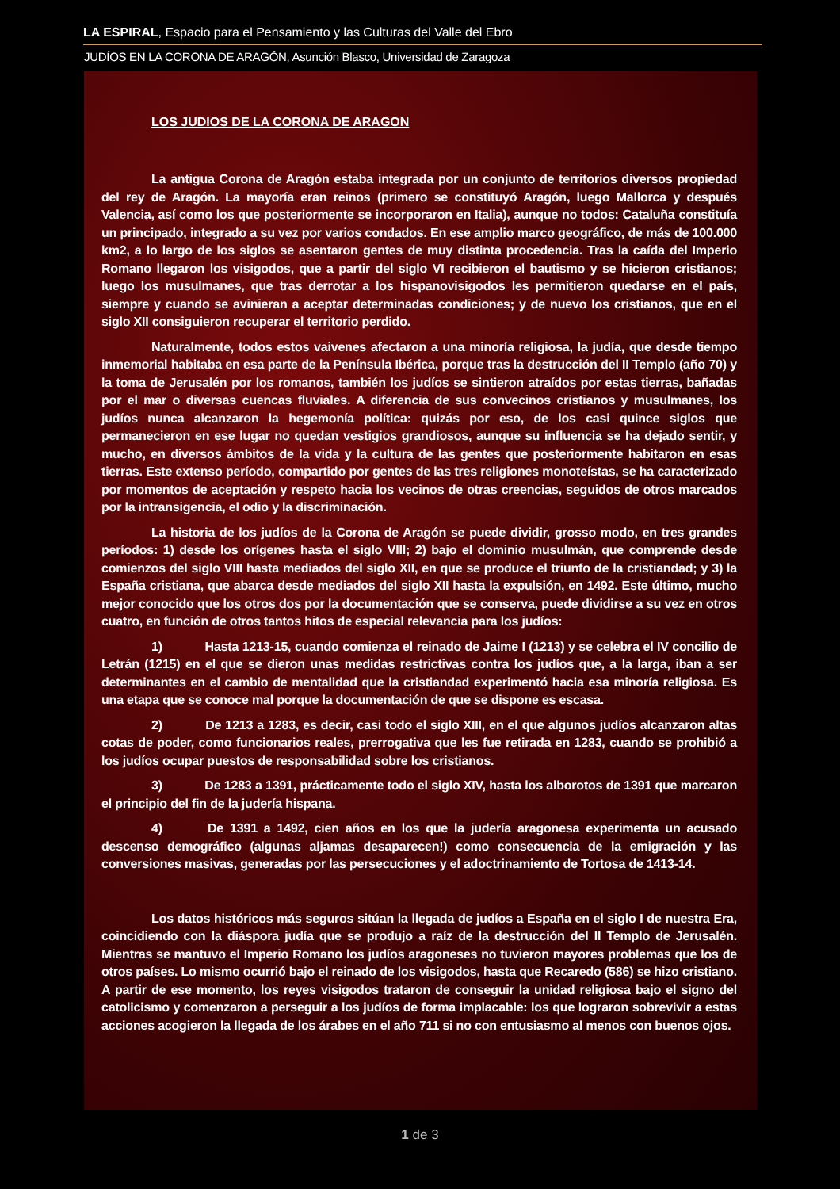LA ESPIRAL, Espacio para el Pensamiento y las Culturas del Valle del Ebro
JUDÍOS EN LA CORONA DE ARAGÓN, Asunción Blasco, Universidad de Zaragoza
LOS JUDIOS DE LA CORONA DE ARAGON
La antigua Corona de Aragón estaba integrada por un conjunto de territorios diversos propiedad del rey de Aragón. La mayoría eran reinos (primero se constituyó Aragón, luego Mallorca y después Valencia, así como los que posteriormente se incorporaron en Italia), aunque no todos: Cataluña constituía un principado, integrado a su vez por varios condados. En ese amplio marco geográfico, de más de 100.000 km2, a lo largo de los siglos se asentaron gentes de muy distinta procedencia. Tras la caída del Imperio Romano llegaron los visigodos, que a partir del siglo VI recibieron el bautismo y se hicieron cristianos; luego los musulmanes, que tras derrotar a los hispanovisigodos les permitieron quedarse en el país, siempre y cuando se avinieran a aceptar determinadas condiciones; y de nuevo los cristianos, que en el siglo XII consiguieron recuperar el territorio perdido.
Naturalmente, todos estos vaivenes afectaron a una minoría religiosa, la judía, que desde tiempo inmemorial habitaba en esa parte de la Península Ibérica, porque tras la destrucción del II Templo (año 70) y la toma de Jerusalén por los romanos, también los judíos se sintieron atraídos por estas tierras, bañadas por el mar o diversas cuencas fluviales. A diferencia de sus convecinos cristianos y musulmanes, los judíos nunca alcanzaron la hegemonía política: quizás por eso, de los casi quince siglos que permanecieron en ese lugar no quedan vestigios grandiosos, aunque su influencia se ha dejado sentir, y mucho, en diversos ámbitos de la vida y la cultura de las gentes que posteriormente habitaron en esas tierras. Este extenso período, compartido por gentes de las tres religiones monoteístas, se ha caracterizado por momentos de aceptación y respeto hacia los vecinos de otras creencias, seguidos de otros marcados por la intransigencia, el odio y la discriminación.
La historia de los judíos de la Corona de Aragón se puede dividir, grosso modo, en tres grandes períodos: 1) desde los orígenes hasta el siglo VIII; 2) bajo el dominio musulmán, que comprende desde comienzos del siglo VIII hasta mediados del siglo XII, en que se produce el triunfo de la cristiandad; y 3) la España cristiana, que abarca desde mediados del siglo XII hasta la expulsión, en 1492. Este último, mucho mejor conocido que los otros dos por la documentación que se conserva, puede dividirse a su vez en otros cuatro, en función de otros tantos hitos de especial relevancia para los judíos:
1) Hasta 1213-15, cuando comienza el reinado de Jaime I (1213) y se celebra el IV concilio de Letrán (1215) en el que se dieron unas medidas restrictivas contra los judíos que, a la larga, iban a ser determinantes en el cambio de mentalidad que la cristiandad experimentó hacia esa minoría religiosa. Es una etapa que se conoce mal porque la documentación de que se dispone es escasa.
2) De 1213 a 1283, es decir, casi todo el siglo XIII, en el que algunos judíos alcanzaron altas cotas de poder, como funcionarios reales, prerrogativa que les fue retirada en 1283, cuando se prohibió a los judíos ocupar puestos de responsabilidad sobre los cristianos.
3) De 1283 a 1391, prácticamente todo el siglo XIV, hasta los alborotos de 1391 que marcaron el principio del fin de la judería hispana.
4) De 1391 a 1492, cien años en los que la judería aragonesa experimenta un acusado descenso demográfico (algunas aljamas desaparecen!) como consecuencia de la emigración y las conversiones masivas, generadas por las persecuciones y el adoctrinamiento de Tortosa de 1413-14.
Los datos históricos más seguros sitúan la llegada de judíos a España en el siglo I de nuestra Era, coincidiendo con la diáspora judía que se produjo a raíz de la destrucción del II Templo de Jerusalén. Mientras se mantuvo el Imperio Romano los judíos aragoneses no tuvieron mayores problemas que los de otros países. Lo mismo ocurrió bajo el reinado de los visigodos, hasta que Recaredo (586) se hizo cristiano. A partir de ese momento, los reyes visigodos trataron de conseguir la unidad religiosa bajo el signo del catolicismo y comenzaron a perseguir a los judíos de forma implacable: los que lograron sobrevivir a estas acciones acogieron la llegada de los árabes en el año 711 si no con entusiasmo al menos con buenos ojos.
1 de 3